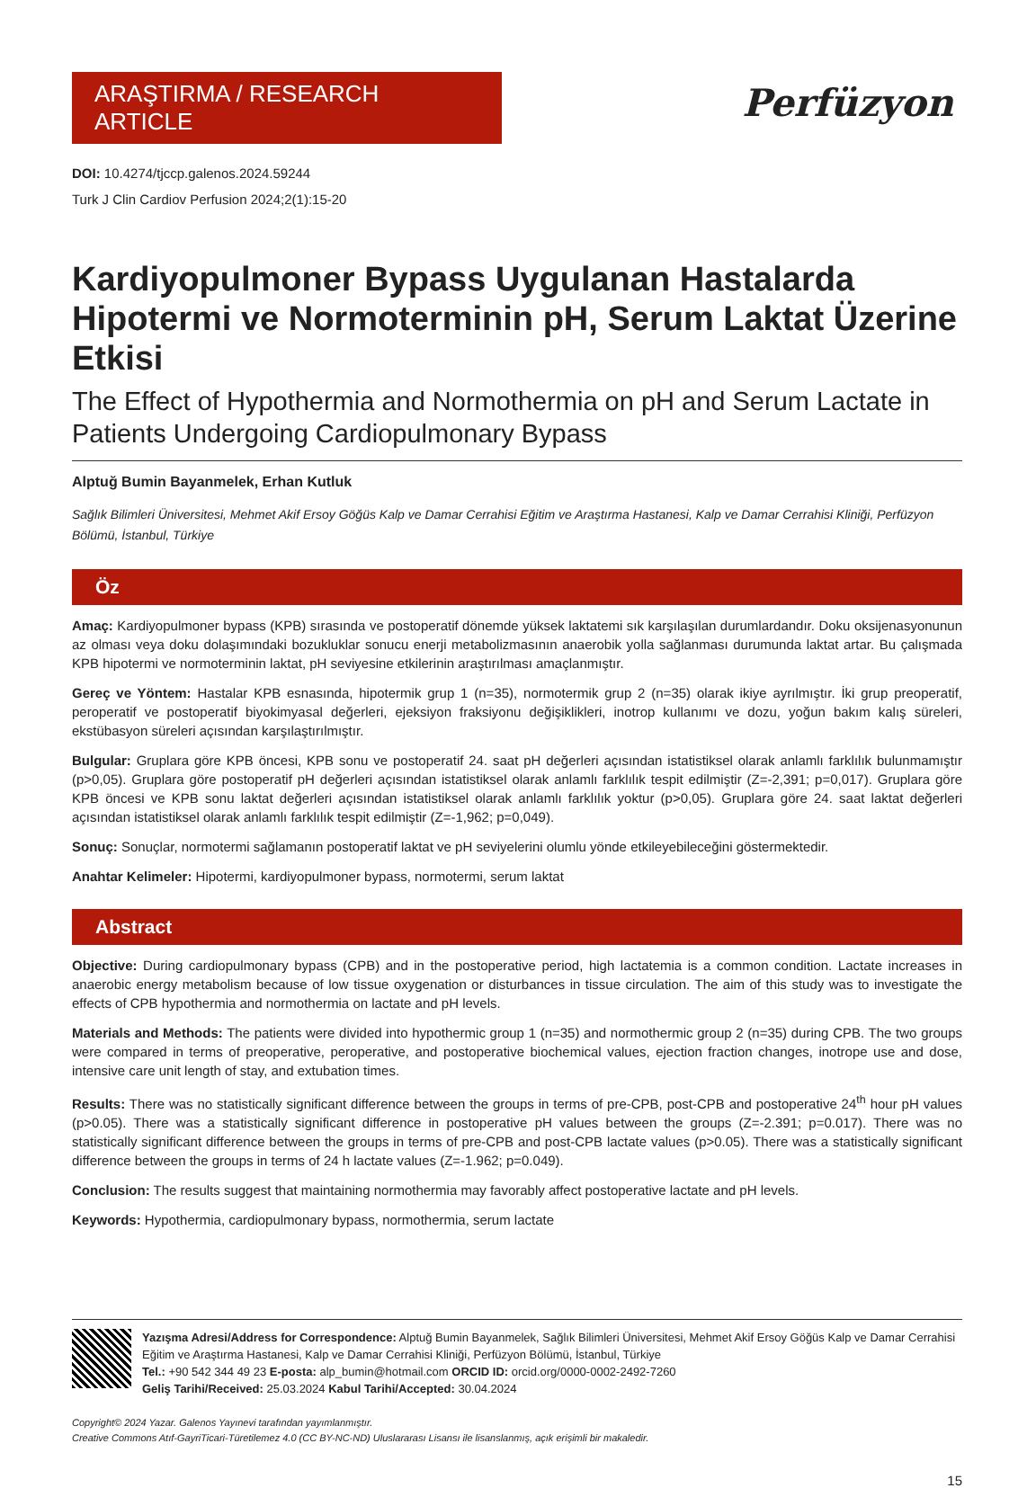ARAŞTIRMA / RESEARCH ARTICLE
DOI: 10.4274/tjccp.galenos.2024.59244
Turk J Clin Cardiov Perfusion 2024;2(1):15-20
Perfüzyon
Kardiyopulmoner Bypass Uygulanan Hastalarda Hipotermi ve Normoterminin pH, Serum Laktat Üzerine Etkisi
The Effect of Hypothermia and Normothermia on pH and Serum Lactate in Patients Undergoing Cardiopulmonary Bypass
Alptuğ Bumin Bayanmelek, Erhan Kutluk
Sağlık Bilimleri Üniversitesi, Mehmet Akif Ersoy Göğüs Kalp ve Damar Cerrahisi Eğitim ve Araştırma Hastanesi, Kalp ve Damar Cerrahisi Kliniği, Perfüzyon Bölümü, İstanbul, Türkiye
Öz
Amaç: Kardiyopulmoner bypass (KPB) sırasında ve postoperatif dönemde yüksek laktatemi sık karşılaşılan durumlardandır. Doku oksijenasyonunun az olması veya doku dolaşımındaki bozukluklar sonucu enerji metabolizmasının anaerobik yolla sağlanması durumunda laktat artar. Bu çalışmada KPB hipotermi ve normoterminin laktat, pH seviyesine etkilerinin araştırılması amaçlanmıştır.
Gereç ve Yöntem: Hastalar KPB esnasında, hipotermik grup 1 (n=35), normotermik grup 2 (n=35) olarak ikiye ayrılmıştır. İki grup preoperatif, peroperatif ve postoperatif biyokimyasal değerleri, ejeksiyon fraksiyonu değişiklikleri, inotrop kullanımı ve dozu, yoğun bakım kalış süreleri, ekstübasyon süreleri açısından karşılaştırılmıştır.
Bulgular: Gruplara göre KPB öncesi, KPB sonu ve postoperatif 24. saat pH değerleri açısından istatistiksel olarak anlamlı farklılık bulunmamıştır (p>0,05). Gruplara göre postoperatif pH değerleri açısından istatistiksel olarak anlamlı farklılık tespit edilmiştir (Z=-2,391; p=0,017). Gruplara göre KPB öncesi ve KPB sonu laktat değerleri açısından istatistiksel olarak anlamlı farklılık yoktur (p>0,05). Gruplara göre 24. saat laktat değerleri açısından istatistiksel olarak anlamlı farklılık tespit edilmiştir (Z=-1,962; p=0,049).
Sonuç: Sonuçlar, normotermi sağlamanın postoperatif laktat ve pH seviyelerini olumlu yönde etkileyebileceğini göstermektedir.
Anahtar Kelimeler: Hipotermi, kardiyopulmoner bypass, normotermi, serum laktat
Abstract
Objective: During cardiopulmonary bypass (CPB) and in the postoperative period, high lactatemia is a common condition. Lactate increases in anaerobic energy metabolism because of low tissue oxygenation or disturbances in tissue circulation. The aim of this study was to investigate the effects of CPB hypothermia and normothermia on lactate and pH levels.
Materials and Methods: The patients were divided into hypothermic group 1 (n=35) and normothermic group 2 (n=35) during CPB. The two groups were compared in terms of preoperative, peroperative, and postoperative biochemical values, ejection fraction changes, inotrope use and dose, intensive care unit length of stay, and extubation times.
Results: There was no statistically significant difference between the groups in terms of pre-CPB, post-CPB and postoperative 24<sup>th</sup> hour pH values (p>0.05). There was a statistically significant difference in postoperative pH values between the groups (Z=-2.391; p=0.017). There was no statistically significant difference between the groups in terms of pre-CPB and post-CPB lactate values (p>0.05). There was a statistically significant difference between the groups in terms of 24 h lactate values (Z=-1.962; p=0.049).
Conclusion: The results suggest that maintaining normothermia may favorably affect postoperative lactate and pH levels.
Keywords: Hypothermia, cardiopulmonary bypass, normothermia, serum lactate
Yazışma Adresi/Address for Correspondence: Alptuğ Bumin Bayanmelek, Sağlık Bilimleri Üniversitesi, Mehmet Akif Ersoy Göğüs Kalp ve Damar Cerrahisi Eğitim ve Araştırma Hastanesi, Kalp ve Damar Cerrahisi Kliniği, Perfüzyon Bölümü, İstanbul, Türkiye
Tel.: +90 542 344 49 23 E-posta: alp_bumin@hotmail.com ORCID ID: orcid.org/0000-0002-2492-7260
Geliş Tarihi/Received: 25.03.2024 Kabul Tarihi/Accepted: 30.04.2024
Copyright© 2024 Yazar. Galenos Yayınevi tarafından yayımlanmıştır.
Creative Commons Atıf-GayriTicari-Türetilemez 4.0 (CC BY-NC-ND) Uluslararası Lisansı ile lisanslanmış, açık erişimli bir makaledir.
15